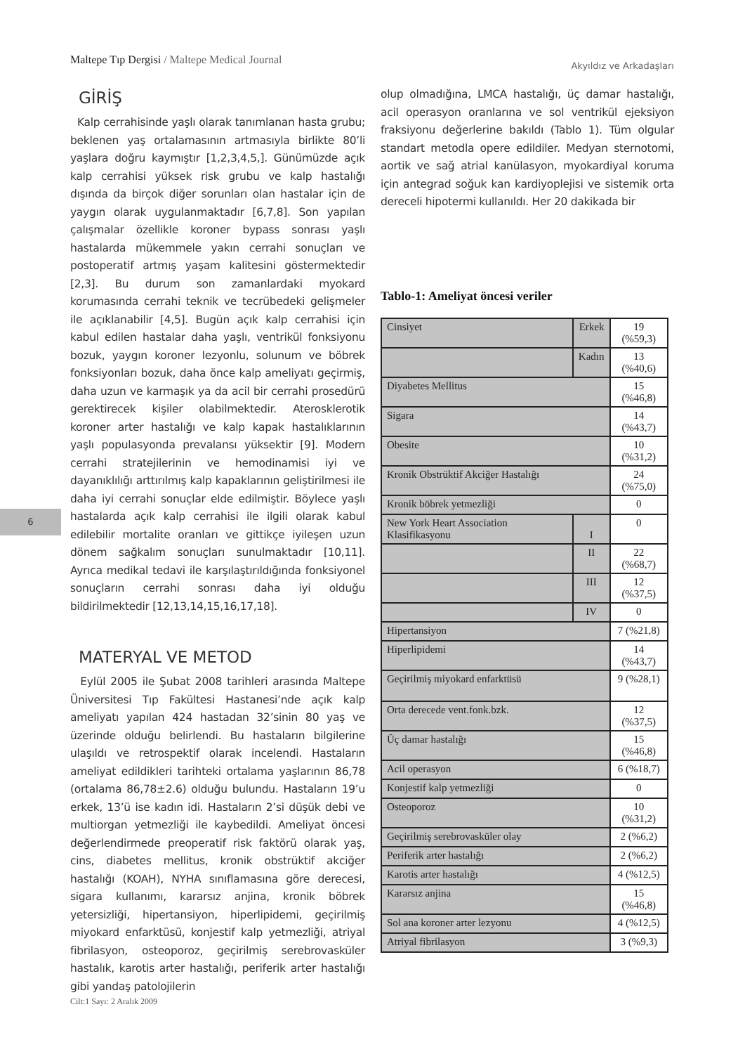Maltepe Tıp Dergisi / Maltepe Medical Journal
Akyıldız ve Arkadaşları
6
GİRİŞ
Kalp cerrahisinde yaşlı olarak tanımlanan hasta grubu; beklenen yaş ortalamasının artmasıyla birlikte 80’li yaşlara doğru kaymıştır [1,2,3,4,5,]. Günümüzde açık kalp cerrahisi yüksek risk grubu ve kalp hastalığı dışında da birçok diğer sorunları olan hastalar için de yaygın olarak uygulanmaktadır [6,7,8]. Son yapılan çalışmalar özellikle koroner bypass sonrası yaşlı hastalarda mükemmele yakın cerrahi sonuçları ve postoperatif artmış yaşam kalitesini göstermektedir [2,3]. Bu durum son zamanlardaki myokard korumasında cerrahi teknik ve tecrübedeki gelişmeler ile açıklanabilir [4,5]. Bugün açık kalp cerrahisi için kabul edilen hastalar daha yaşlı, ventrikül fonksiyonu bozuk, yaygın koroner lezyonlu, solunum ve böbrek fonksiyonları bozuk, daha önce kalp ameliyatı geçirmiş, daha uzun ve karmaşık ya da acil bir cerrahi prosedürü gerektirecek kişiler olabilmektedir. Aterosklerotik koroner arter hastalığı ve kalp kapak hastalıklarının yaşlı populasyonda prevalansı yüksektir [9]. Modern cerrahi stratejilerinin ve hemodinamisi iyi ve dayanıklılığı arttırılmış kalp kapaklarının geliştirilmesi ile daha iyi cerrahi sonuçlar elde edilmiştir. Böylece yaşlı hastalarda açık kalp cerrahisi ile ilgili olarak kabul edilebilir mortalite oranları ve gittikçe iyileşen uzun dönem sağkalım sonuçları sunulmaktadır [10,11]. Ayrıca medikal tedavi ile karşılaştırıldığında fonksiyonel sonuçların cerrahi sonrası daha iyi olduğu bildirilmektedir [12,13,14,15,16,17,18].
MATERYAL VE METOD
Eylül 2005 ile Şubat 2008 tarihleri arasında Maltepe Üniversitesi Tıp Fakültesi Hastanesi’nde açık kalp ameliyatı yapılan 424 hastadan 32’sinin 80 yaş ve üzerinde olduğu belirlendi. Bu hastaların bilgilerine ulaşıldı ve retrospektif olarak incelendi. Hastaların ameliyat edildikleri tarihteki ortalama yaşlarının 86,78 (ortalama 86,78±2.6) olduğu bulundu. Hastaların 19’u erkek, 13’ü ise kadın idi. Hastaların 2’si düşük debi ve multiorgan yetmezliği ile kaybedildi. Ameliyat öncesi değerlendirmede preoperatif risk faktörü olarak yaş, cins, diabetes mellitus, kronik obstrüktif akciğer hastalığı (KOAH), NYHA sınıflamasına göre derecesi, sigara kullanımı, kararsız anjina, kronik böbrek yetersizliği, hipertansiyon, hiperlipidemi, geçirilmiş miyokard enfarktüsü, konjestif kalp yetmezliği, atriyal fibrilasyon, osteoporoz, geçirilmiş serebrovasküler hastalık, karotis arter hastalığı, periferik arter hastalığı gibi yandaş patolojilerin
olup olmadığına, LMCA hastalığı, üç damar hastalığı, acil operasyon oranlarına ve sol ventrikül ejeksiyon fraksiyonu değerlerine bakıldı (Tablo 1). Tüm olgular standart metodla opere edildiler. Medyan sternotomi, aortik ve sağ atrial kanülasyon, myokardiyal koruma için antegrad soğuk kan kardiyoplejisi ve sistemik orta dereceli hipotermi kullanıldı. Her 20 dakikada bir
Tablo-1: Ameliyat öncesi veriler
| Cinsiyet | Erkek | 19 (%59,3) |
| | Kadın | 13 (%40,6) |
| Diyabetes Mellitus | | 15 (%46,8) |
| Sigara | | 14 (%43,7) |
| Obesite | | 10 (%31,2) |
| Kronik Obstrüktif Akciğer Hastalığı | | 24 (%75,0) |
| Kronik böbrek yetmezliği | | 0 |
| New York Heart Association Klasifikasyonu | I | 0 |
| | II | 22 (%68,7) |
| | III | 12 (%37,5) |
| | IV | 0 |
| Hipertansiyon | | 7 (%21,8) |
| Hiperlipidemi | | 14 (%43,7) |
| Geçirilmiş miyokard enfarktüsü | | 9 (%28,1) |
| Orta derecede vent.fonk.bzk. | | 12 (%37,5) |
| Üç damar hastalığı | | 15 (%46,8) |
| Acil operasyon | | 6 (%18,7) |
| Konjestif kalp yetmezliği | | 0 |
| Osteoporoz | | 10 (%31,2) |
| Geçirilmiş serebrovasküler olay | | 2 (%6,2) |
| Periferik arter hastalığı | | 2 (%6,2) |
| Karotis arter hastalığı | | 4 (%12,5) |
| Kararsız anjina | | 15 (%46,8) |
| Sol ana koroner arter lezyonu | | 4 (%12,5) |
| Atriyal fibrilasyon | | 3 (%9,3) |
Cilt:1 Sayı: 2 Aralık 2009